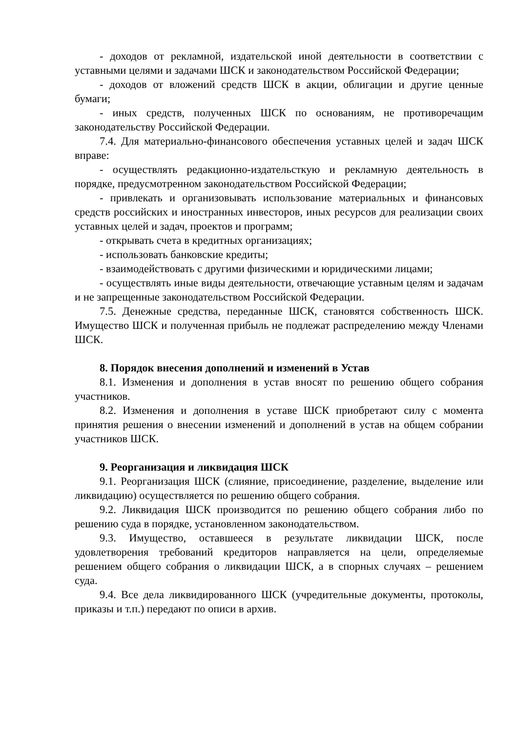- доходов от рекламной, издательской иной деятельности в соответствии с уставными целями и задачами ШСК и законодательством Российской Федерации;
- доходов от вложений средств ШСК в акции, облигации и другие ценные бумаги;
- иных средств, полученных ШСК по основаниям, не противоречащим законодательству Российской Федерации.
7.4. Для материально-финансового обеспечения уставных целей и задач ШСК вправе:
- осуществлять редакционно-издательсткую и рекламную деятельность в порядке, предусмотренном законодательством Российской Федерации;
- привлекать и организовывать использование материальных и финансовых средств российских и иностранных инвесторов, иных ресурсов для реализации своих уставных целей и задач, проектов и программ;
- открывать счета в кредитных организациях;
- использовать банковские кредиты;
- взаимодействовать с другими физическими и юридическими лицами;
- осуществлять иные виды деятельности, отвечающие уставным целям и задачам и не запрещенные законодательством Российской Федерации.
7.5. Денежные средства, переданные ШСК, становятся собственность ШСК. Имущество ШСК и полученная прибыль не подлежат распределению между Членами ШСК.
8. Порядок внесения дополнений и изменений в Устав
8.1. Изменения и дополнения в устав вносят по решению общего собрания участников.
8.2. Изменения и дополнения в уставе ШСК приобретают силу с момента принятия решения о внесении изменений и дополнений в устав на общем собрании участников ШСК.
9. Реорганизация и ликвидация ШСК
9.1. Реорганизация ШСК (слияние, присоединение, разделение, выделение или ликвидацию) осуществляется по решению общего собрания.
9.2. Ликвидация ШСК производится по решению общего собрания либо по решению суда в порядке, установленном законодательством.
9.3. Имущество, оставшееся в результате ликвидации ШСК, после удовлетворения требований кредиторов направляется на цели, определяемые решением общего собрания о ликвидации ШСК, а в спорных случаях – решением суда.
9.4. Все дела ликвидированного ШСК (учредительные документы, протоколы, приказы и т.п.) передают по описи в архив.